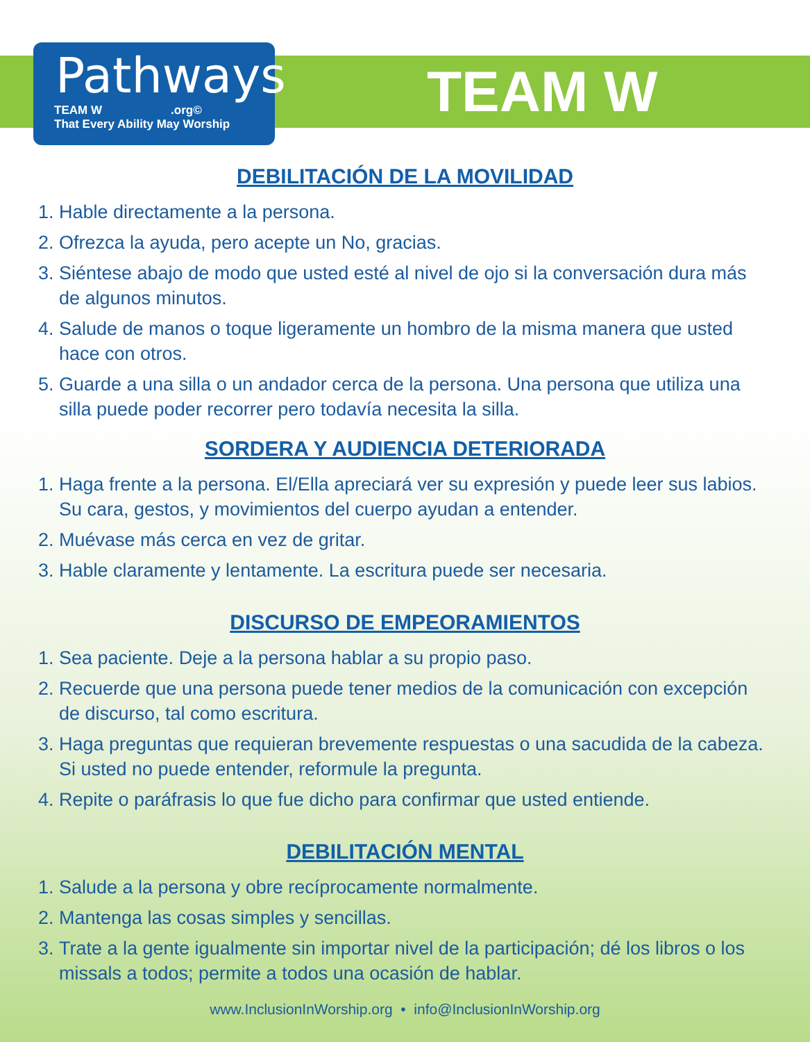Pathways
TEAM W .org©
That Every Ability May Worship
TEAM W
DEBILITACIÓN DE LA MOVILIDAD
1. Hable directamente a la persona.
2. Ofrezca la ayuda, pero acepte un No, gracias.
3. Siéntese abajo de modo que usted esté al nivel de ojo si la conversación dura más de algunos minutos.
4. Salude de manos o toque ligeramente un hombro de la misma manera que usted hace con otros.
5. Guarde a una silla o un andador cerca de la persona. Una persona que utiliza una silla puede poder recorrer pero todavía necesita la silla.
SORDERA Y AUDIENCIA DETERIORADA
1. Haga frente a la persona. El/Ella apreciará ver su expresión y puede leer sus labios. Su cara, gestos, y movimientos del cuerpo ayudan a entender.
2. Muévase más cerca en vez de gritar.
3. Hable claramente y lentamente. La escritura puede ser necesaria.
DISCURSO DE EMPEORAMIENTOS
1. Sea paciente. Deje a la persona hablar a su propio paso.
2. Recuerde que una persona puede tener medios de la comunicación con excepción de discurso, tal como escritura.
3. Haga preguntas que requieran brevemente respuestas o una sacudida de la cabeza. Si usted no puede entender, reformule la pregunta.
4. Repite o paráfrasis lo que fue dicho para confirmar que usted entiende.
DEBILITACIÓN MENTAL
1. Salude a la persona y obre recíprocamente normalmente.
2. Mantenga las cosas simples y sencillas.
3. Trate a la gente igualmente sin importar nivel de la participación; dé los libros o los missals a todos; permite a todos una ocasión de hablar.
www.InclusionInWorship.org • info@InclusionInWorship.org